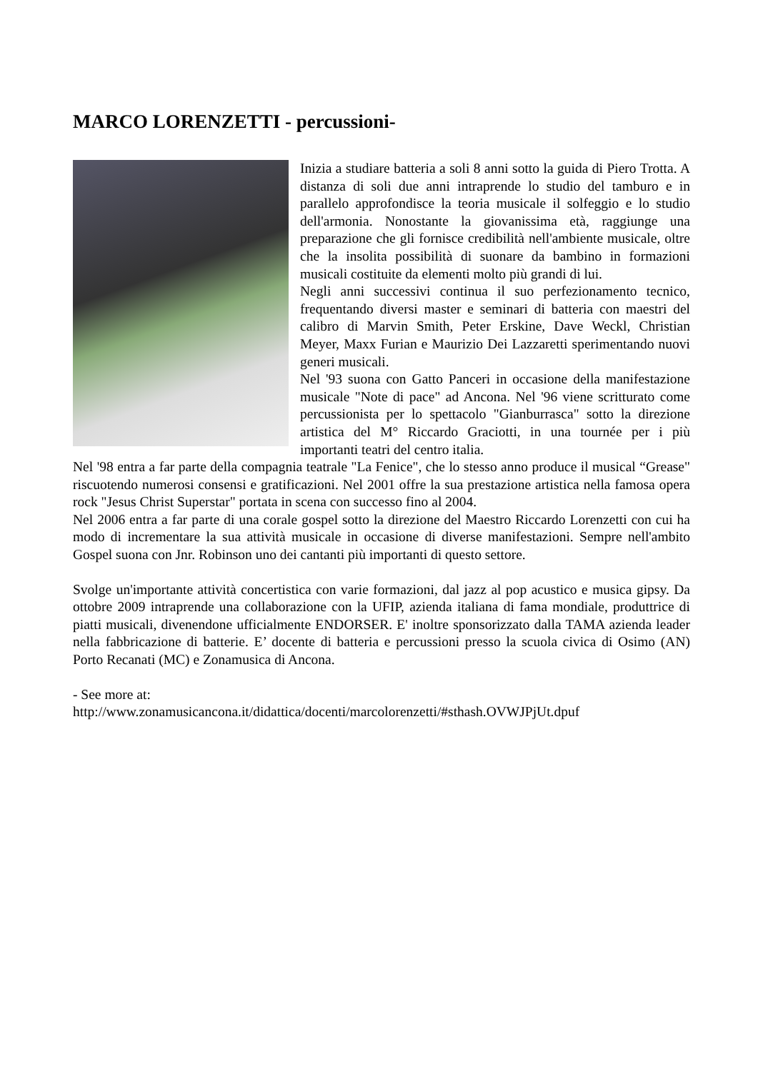MARCO LORENZETTI - percussioni-
Inizia a studiare batteria a soli 8 anni sotto la guida di Piero Trotta. A distanza di soli due anni intraprende lo studio del tamburo e in parallelo approfondisce la teoria musicale il solfeggio e lo studio dell'armonia. Nonostante la giovanissima età, raggiunge una preparazione che gli fornisce credibilità nell'ambiente musicale, oltre che la insolita possibilità di suonare da bambino in formazioni musicali costituite da elementi molto più grandi di lui.
Negli anni successivi continua il suo perfezionamento tecnico, frequentando diversi master e seminari di batteria con maestri del calibro di Marvin Smith, Peter Erskine, Dave Weckl, Christian Meyer, Maxx Furian e Maurizio Dei Lazzaretti sperimentando nuovi generi musicali.
Nel '93 suona con Gatto Panceri in occasione della manifestazione musicale "Note di pace" ad Ancona. Nel '96 viene scritturato come percussionista per lo spettacolo "Gianburrasca" sotto la direzione artistica del M° Riccardo Graciotti, in una tournée per i più importanti teatri del centro italia.
Nel '98 entra a far parte della compagnia teatrale "La Fenice", che lo stesso anno produce il musical “Grease" riscuotendo numerosi consensi e gratificazioni. Nel 2001 offre la sua prestazione artistica nella famosa opera rock "Jesus Christ Superstar" portata in scena con successo fino al 2004.
Nel 2006 entra a far parte di una corale gospel sotto la direzione del Maestro Riccardo Lorenzetti con cui ha modo di incrementare la sua attività musicale in occasione di diverse manifestazioni. Sempre nell'ambito Gospel suona con Jnr. Robinson uno dei cantanti più importanti di questo settore.
Svolge un'importante attività concertistica con varie formazioni, dal jazz al pop acustico e musica gipsy. Da ottobre 2009 intraprende una collaborazione con la UFIP, azienda italiana di fama mondiale, produttrice di piatti musicali, divenendone ufficialmente ENDORSER. E' inoltre sponsorizzato dalla TAMA azienda leader nella fabbricazione di batterie. E’ docente di batteria e percussioni presso la scuola civica di Osimo (AN) Porto Recanati (MC) e Zonamusica di Ancona.
- See more at:
http://www.zonamusicancona.it/didattica/docenti/marcolorenzetti/#sthash.OVWJPjUt.dpuf